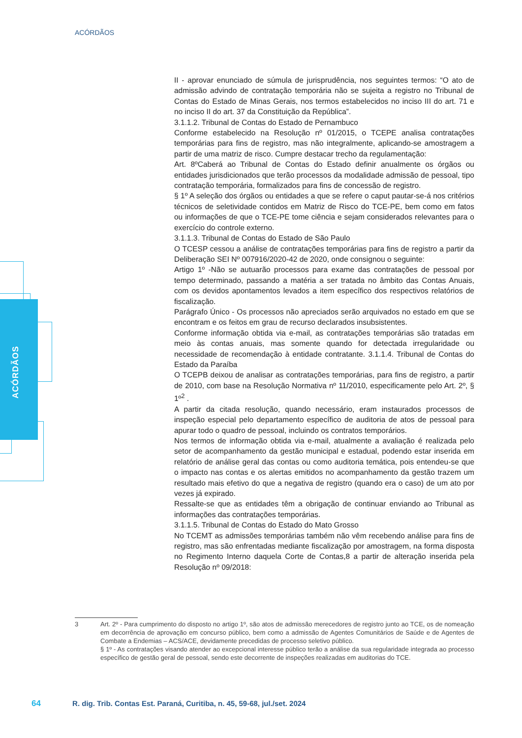ACÓRDÃOS
ACÓRDÃOS
II - aprovar enunciado de súmula de jurisprudência, nos seguintes termos: “O ato de admissão advindo de contratação temporária não se sujeita a registro no Tribunal de Contas do Estado de Minas Gerais, nos termos estabelecidos no inciso III do art. 71 e no inciso II do art. 37 da Constituição da República”.
3.1.1.2. Tribunal de Contas do Estado de Pernambuco
Conforme estabelecido na Resolução nº 01/2015, o TCEPE analisa contratações temporárias para fins de registro, mas não integralmente, aplicando-se amostragem a partir de uma matriz de risco. Cumpre destacar trecho da regulamentação:
Art. 8ºCaberá ao Tribunal de Contas do Estado definir anualmente os órgãos ou entidades jurisdicionados que terão processos da modalidade admissão de pessoal, tipo contratação temporária, formalizados para fins de concessão de registro.
§ 1º A seleção dos órgãos ou entidades a que se refere o caput pautar-se-á nos critérios técnicos de seletividade contidos em Matriz de Risco do TCE-PE, bem como em fatos ou informações de que o TCE-PE tome ciência e sejam considerados relevantes para o exercício do controle externo.
3.1.1.3. Tribunal de Contas do Estado de São Paulo
O TCESP cessou a análise de contratações temporárias para fins de registro a partir da Deliberação SEI Nº 007916/2020-42 de 2020, onde consignou o seguinte:
Artigo 1º -Não se autuarão processos para exame das contratações de pessoal por tempo determinado, passando a matéria a ser tratada no âmbito das Contas Anuais, com os devidos apontamentos levados a item específico dos respectivos relatórios de fiscalização.
Parágrafo Único - Os processos não apreciados serão arquivados no estado em que se encontram e os feitos em grau de recurso declarados insubsistentes.
Conforme informação obtida via e-mail, as contratações temporárias são tratadas em meio às contas anuais, mas somente quando for detectada irregularidade ou necessidade de recomendação à entidade contratante. 3.1.1.4. Tribunal de Contas do Estado da Paraíba
O TCEPB deixou de analisar as contratações temporárias, para fins de registro, a partir de 2010, com base na Resolução Normativa nº 11/2010, especificamente pelo Art. 2º, § 1º<sup>2</sup> .
A partir da citada resolução, quando necessário, eram instaurados processos de inspeção especial pelo departamento específico de auditoria de atos de pessoal para apurar todo o quadro de pessoal, incluindo os contratos temporários.
Nos termos de informação obtida via e-mail, atualmente a avaliação é realizada pelo setor de acompanhamento da gestão municipal e estadual, podendo estar inserida em relatório de análise geral das contas ou como auditoria temática, pois entendeu-se que o impacto nas contas e os alertas emitidos no acompanhamento da gestão trazem um resultado mais efetivo do que a negativa de registro (quando era o caso) de um ato por vezes já expirado.
Ressalte-se que as entidades têm a obrigação de continuar enviando ao Tribunal as informações das contratações temporárias.
3.1.1.5. Tribunal de Contas do Estado do Mato Grosso
No TCEMT as admissões temporárias também não vêm recebendo análise para fins de registro, mas são enfrentadas mediante fiscalização por amostragem, na forma disposta no Regimento Interno daquela Corte de Contas,8 a partir de alteração inserida pela Resolução nº 09/2018:
3 Art. 2º - Para cumprimento do disposto no artigo 1º, são atos de admissão merecedores de registro junto ao TCE, os de nomeação em decorrência de aprovação em concurso público, bem como a admissão de Agentes Comunitários de Saúde e de Agentes de Combate a Endemias – ACS/ACE, devidamente precedidas de processo seletivo público.
§ 1º - As contratações visando atender ao excepcional interesse público terão a análise da sua regularidade integrada ao processo específico de gestão geral de pessoal, sendo este decorrente de inspeções realizadas em auditorias do TCE.
64 R. dig. Trib. Contas Est. Paraná, Curitiba, n. 45, 59-68, jul./set. 2024